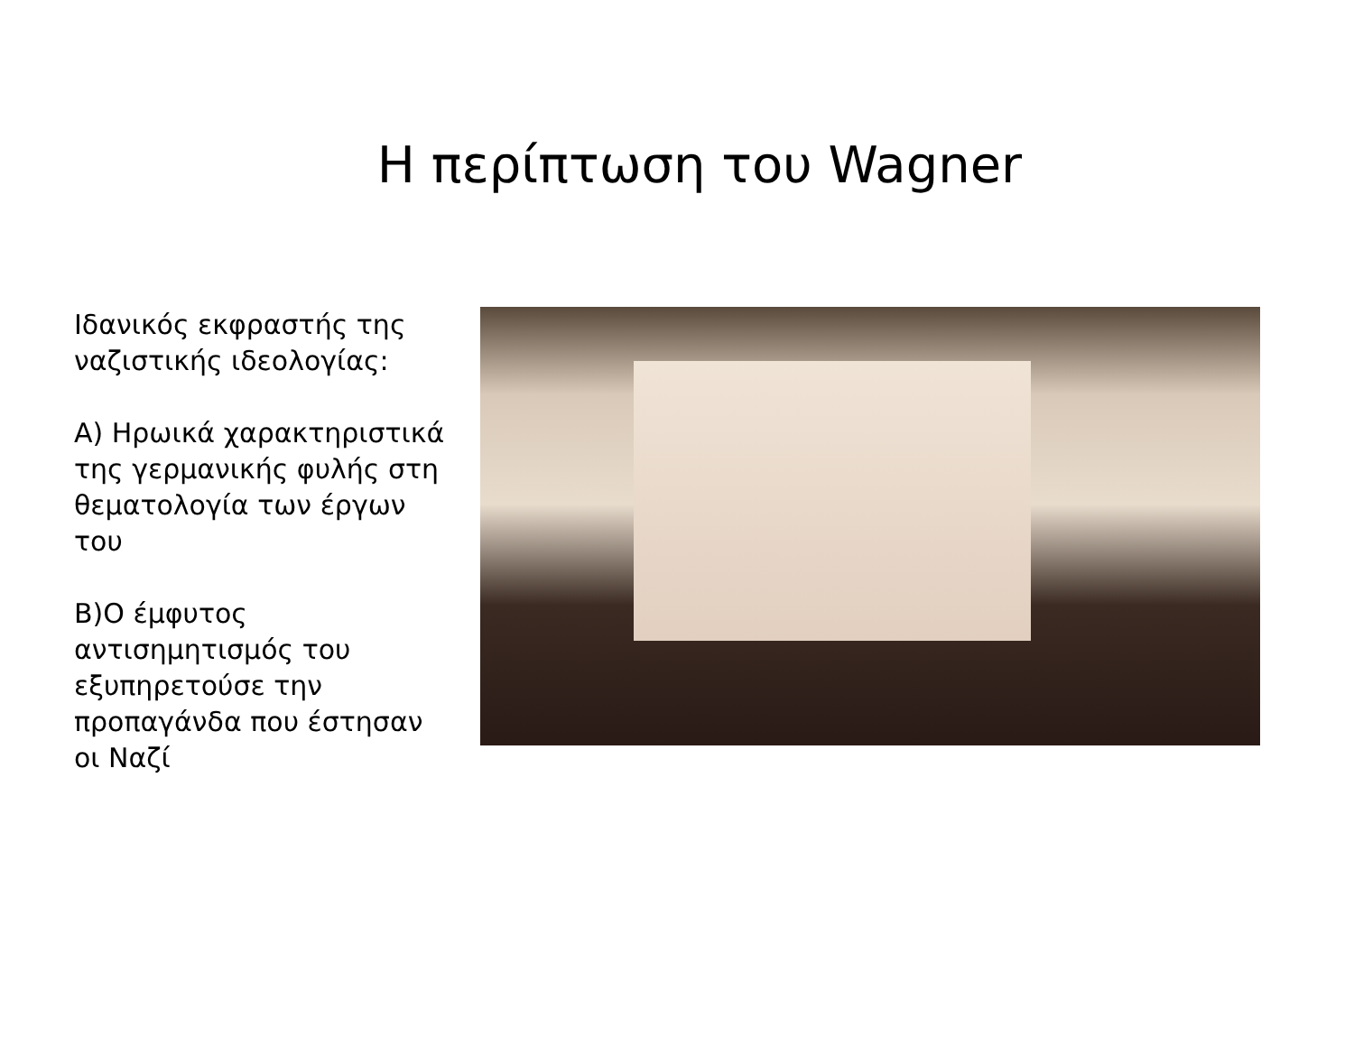Η περίπτωση του Wagner
Ιδανικός εκφραστής της ναζιστικής ιδεολογίας:
Α) Ηρωικά χαρακτηριστικά της γερμανικής φυλής στη θεματολογία των έργων του
Β)Ο έμφυτος αντισημητισμός του εξυπηρετούσε την προπαγάνδα που έστησαν οι Ναζί